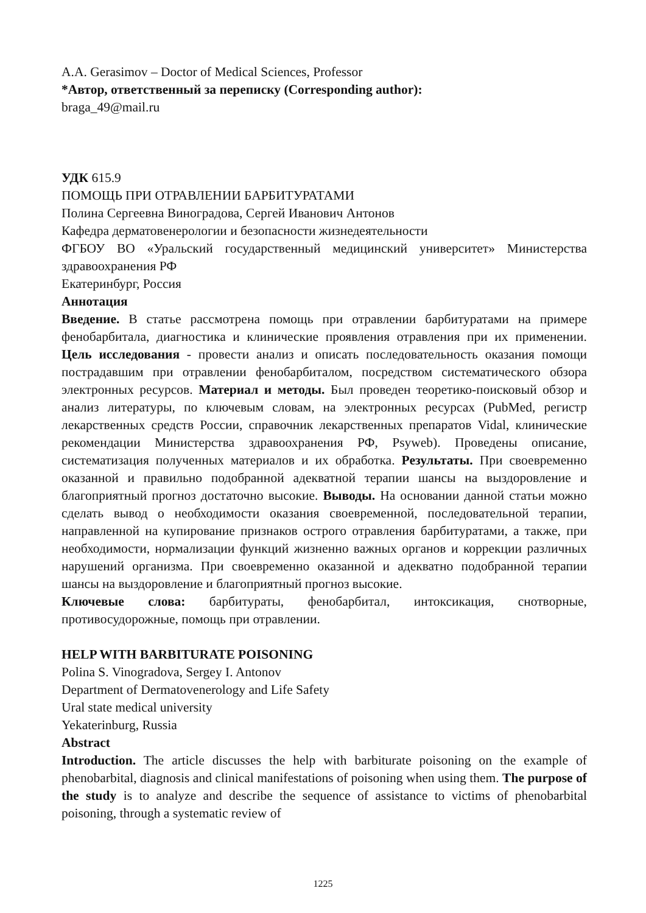A.A. Gerasimov – Doctor of Medical Sciences, Professor
*Автор, ответственный за переписку (Corresponding author):
braga_49@mail.ru
УДК 615.9
ПОМОЩЬ ПРИ ОТРАВЛЕНИИ БАРБИТУРАТАМИ
Полина Сергеевна Виноградова, Сергей Иванович Антонов
Кафедра дерматовенерологии и безопасности жизнедеятельности
ФГБОУ ВО «Уральский государственный медицинский университет» Министерства здравоохранения РФ
Екатеринбург, Россия
Аннотация
Введение. В статье рассмотрена помощь при отравлении барбитуратами на примере фенобарбитала, диагностика и клинические проявления отравления при их применении. Цель исследования - провести анализ и описать последовательность оказания помощи пострадавшим при отравлении фенобарбиталом, посредством систематического обзора электронных ресурсов. Материал и методы. Был проведен теоретико-поисковый обзор и анализ литературы, по ключевым словам, на электронных ресурсах (PubMed, регистр лекарственных средств России, справочник лекарственных препаратов Vidal, клинические рекомендации Министерства здравоохранения РФ, Psyweb). Проведены описание, систематизация полученных материалов и их обработка. Результаты. При своевременно оказанной и правильно подобранной адекватной терапии шансы на выздоровление и благоприятный прогноз достаточно высокие. Выводы. На основании данной статьи можно сделать вывод о необходимости оказания своевременной, последовательной терапии, направленной на купирование признаков острого отравления барбитуратами, а также, при необходимости, нормализации функций жизненно важных органов и коррекции различных нарушений организма. При своевременно оказанной и адекватно подобранной терапии шансы на выздоровление и благоприятный прогноз высокие.
Ключевые слова: барбитураты, фенобарбитал, интоксикация, снотворные, противосудорожные, помощь при отравлении.
HELP WITH BARBITURATE POISONING
Polina S. Vinogradova, Sergey I. Antonov
Department of Dermatovenerology and Life Safety
Ural state medical university
Yekaterinburg, Russia
Abstract
Introduction. The article discusses the help with barbiturate poisoning on the example of phenobarbital, diagnosis and clinical manifestations of poisoning when using them. The purpose of the study is to analyze and describe the sequence of assistance to victims of phenobarbital poisoning, through a systematic review of
1225